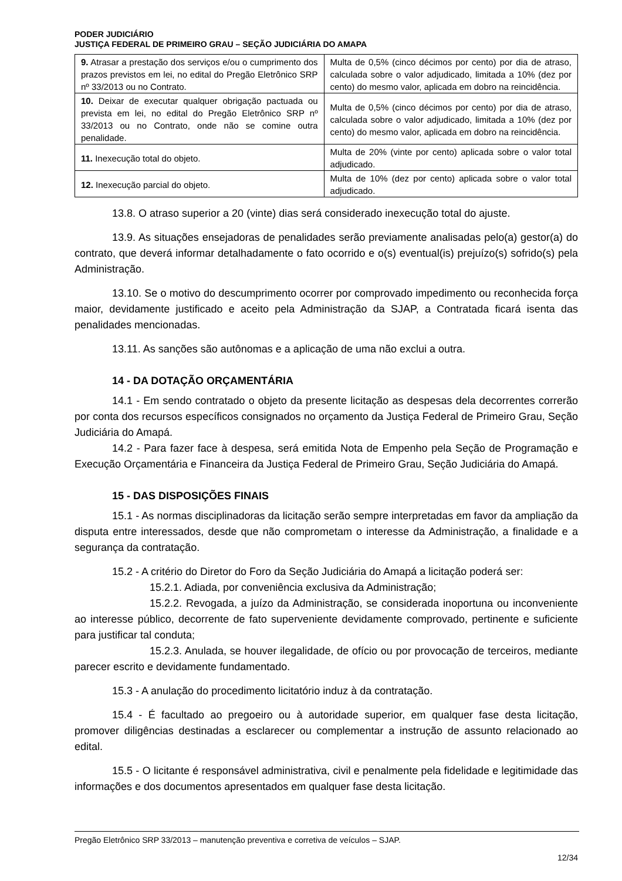PODER JUDICIÁRIO
JUSTIÇA FEDERAL DE PRIMEIRO GRAU – SEÇÃO JUDICIÁRIA DO AMAPA
| 9. Atrasar a prestação dos serviços e/ou o cumprimento dos prazos previstos em lei, no edital do Pregão Eletrônico SRP nº 33/2013 ou no Contrato. | Multa de 0,5% (cinco décimos por cento) por dia de atraso, calculada sobre o valor adjudicado, limitada a 10% (dez por cento) do mesmo valor, aplicada em dobro na reincidência. |
| 10. Deixar de executar qualquer obrigação pactuada ou prevista em lei, no edital do Pregão Eletrônico SRP nº 33/2013 ou no Contrato, onde não se comine outra penalidade. | Multa de 0,5% (cinco décimos por cento) por dia de atraso, calculada sobre o valor adjudicado, limitada a 10% (dez por cento) do mesmo valor, aplicada em dobro na reincidência. |
| 11. Inexecução total do objeto. | Multa de 20% (vinte por cento) aplicada sobre o valor total adjudicado. |
| 12. Inexecução parcial do objeto. | Multa de 10% (dez por cento) aplicada sobre o valor total adjudicado. |
13.8. O atraso superior a 20 (vinte) dias será considerado inexecução total do ajuste.
13.9. As situações ensejadoras de penalidades serão previamente analisadas pelo(a) gestor(a) do contrato, que deverá informar detalhadamente o fato ocorrido e o(s) eventual(is) prejuízo(s) sofrido(s) pela Administração.
13.10. Se o motivo do descumprimento ocorrer por comprovado impedimento ou reconhecida força maior, devidamente justificado e aceito pela Administração da SJAP, a Contratada ficará isenta das penalidades mencionadas.
13.11. As sanções são autônomas e a aplicação de uma não exclui a outra.
14 - DA DOTAÇÃO ORÇAMENTÁRIA
14.1 - Em sendo contratado o objeto da presente licitação as despesas dela decorrentes correrão por conta dos recursos específicos consignados no orçamento da Justiça Federal de Primeiro Grau, Seção Judiciária do Amapá.
14.2 - Para fazer face à despesa, será emitida Nota de Empenho pela Seção de Programação e Execução Orçamentária e Financeira da Justiça Federal de Primeiro Grau, Seção Judiciária do Amapá.
15 - DAS DISPOSIÇÕES FINAIS
15.1 - As normas disciplinadoras da licitação serão sempre interpretadas em favor da ampliação da disputa entre interessados, desde que não comprometam o interesse da Administração, a finalidade e a segurança da contratação.
15.2 - A critério do Diretor do Foro da Seção Judiciária do Amapá a licitação poderá ser:
15.2.1. Adiada, por conveniência exclusiva da Administração;
15.2.2. Revogada, a juízo da Administração, se considerada inoportuna ou inconveniente ao interesse público, decorrente de fato superveniente devidamente comprovado, pertinente e suficiente para justificar tal conduta;
15.2.3. Anulada, se houver ilegalidade, de ofício ou por provocação de terceiros, mediante parecer escrito e devidamente fundamentado.
15.3 - A anulação do procedimento licitatório induz à da contratação.
15.4 - É facultado ao pregoeiro ou à autoridade superior, em qualquer fase desta licitação, promover diligências destinadas a esclarecer ou complementar a instrução de assunto relacionado ao edital.
15.5 - O licitante é responsável administrativa, civil e penalmente pela fidelidade e legitimidade das informações e dos documentos apresentados em qualquer fase desta licitação.
Pregão Eletrônico SRP 33/2013 – manutenção preventiva e corretiva de veículos – SJAP.
12/34